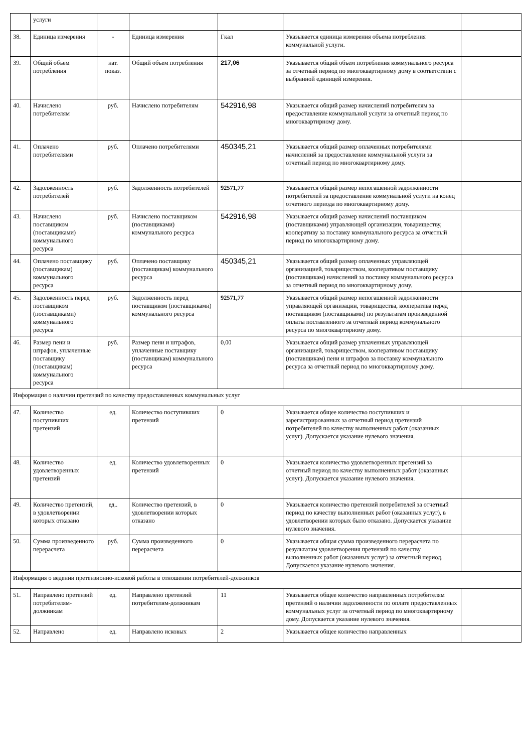| | услуги | | | | | |
| 38. | Единица измерения | - | Единица измерения | Гкал | Указывается единица измерения объема потребления коммунальной услуги. | |
| 39. | Общий объем потребления | нат. показ. | Общий объем потребления | 217,06 | Указывается общий объем потребления коммунального ресурса за отчетный период по многоквартирному дому в соответствии с выбранной единицей измерения. | |
| 40. | Начислено потребителям | руб. | Начислено потребителям | 542916,98 | Указывается общий размер начислений потребителям за предоставление коммунальной услуги за отчетный период по многоквартирному дому. | |
| 41. | Оплачено потребителями | руб. | Оплачено потребителями | 450345,21 | Указывается общий размер оплаченных потребителями начислений за предоставление коммунальной услуги за отчетный период по многоквартирному дому. | |
| 42. | Задолженность потребителей | руб. | Задолженность потребителей | 92571,77 | Указывается общий размер непогашенной задолженности потребителей за предоставление коммунальной услуги на конец отчетного периода по многоквартирному дому. | |
| 43. | Начислено поставщиком (поставщиками) коммунального ресурса | руб. | Начислено поставщиком (поставщиками) коммунального ресурса | 542916,98 | Указывается общий размер начислений поставщиком (поставщиками) управляющей организации, товариществу, кооперативу за поставку коммунального ресурса за отчетный период по многоквартирному дому. | |
| 44. | Оплачено поставщику (поставщикам) коммунального ресурса | руб. | Оплачено поставщику (поставщикам) коммунального ресурса | 450345,21 | Указывается общий размер оплаченных управляющей организацией, товариществом, кооперативом поставщику (поставщикам) начислений за поставку коммунального ресурса за отчетный период по многоквартирному дому. | |
| 45. | Задолженность перед поставщиком (поставщиками) коммунального ресурса | руб. | Задолженность перед поставщиком (поставщиками) коммунального ресурса | 92571,77 | Указывается общий размер непогашенной задолженности управляющей организации, товарищества, кооператива перед поставщиком (поставщиками) по результатам произведенной оплаты поставленного за отчетный период коммунального ресурса по многоквартирному дому. | |
| 46. | Размер пени и штрафов, уплаченные поставщику (поставщикам) коммунального ресурса | руб. | Размер пени и штрафов, уплаченные поставщику (поставщикам) коммунального ресурса | 0,00 | Указывается общий размер уплаченных управляющей организацией, товариществом, кооперативом поставщику (поставщикам) пени и штрафов за поставку коммунального ресурса за отчетный период по многоквартирному дому. | |
| Информация о наличии претензий по качеству предоставленных коммунальных услуг | | | | | | |
| 47. | Количество поступивших претензий | ед. | Количество поступивших претензий | 0 | Указывается общее количество поступивших и зарегистрированных за отчетный период претензий потребителей по качеству выполненных работ (оказанных услуг). Допускается указание нулевого значения. | |
| 48. | Количество удовлетворенных претензий | ед. | Количество удовлетворенных претензий | 0 | Указывается количество удовлетворенных претензий за отчетный период по качеству выполненных работ (оказанных услуг). Допускается указание нулевого значения. | |
| 49. | Количество претензий, в удовлетворении которых отказано | ед.. | Количество претензий, в удовлетворении которых отказано | 0 | Указывается количество претензий потребителей за отчетный период по качеству выполненных работ (оказанных услуг), в удовлетворении которых было отказано. Допускается указание нулевого значения. | |
| 50. | Сумма произведенного перерасчета | руб. | Сумма произведенного перерасчета | 0 | Указывается общая сумма произведенного перерасчета по результатам удовлетворения претензий по качеству выполненных работ (оказанных услуг) за отчетный период. Допускается указание нулевого значения. | |
| Информация о ведении претензионно-исковой работы в отношении потребителей-должников | | | | | | |
| 51. | Направлено претензий потребителям-должникам | ед. | Направлено претензий потребителям-должникам | 11 | Указывается общее количество направленных потребителям претензий о наличии задолженности по оплате предоставленных коммунальных услуг за отчетный период по многоквартирному дому. Допускается указание нулевого значения. | |
| 52. | Направлено | ед. | Направлено исковых | 2 | Указывается общее количество направленных | |